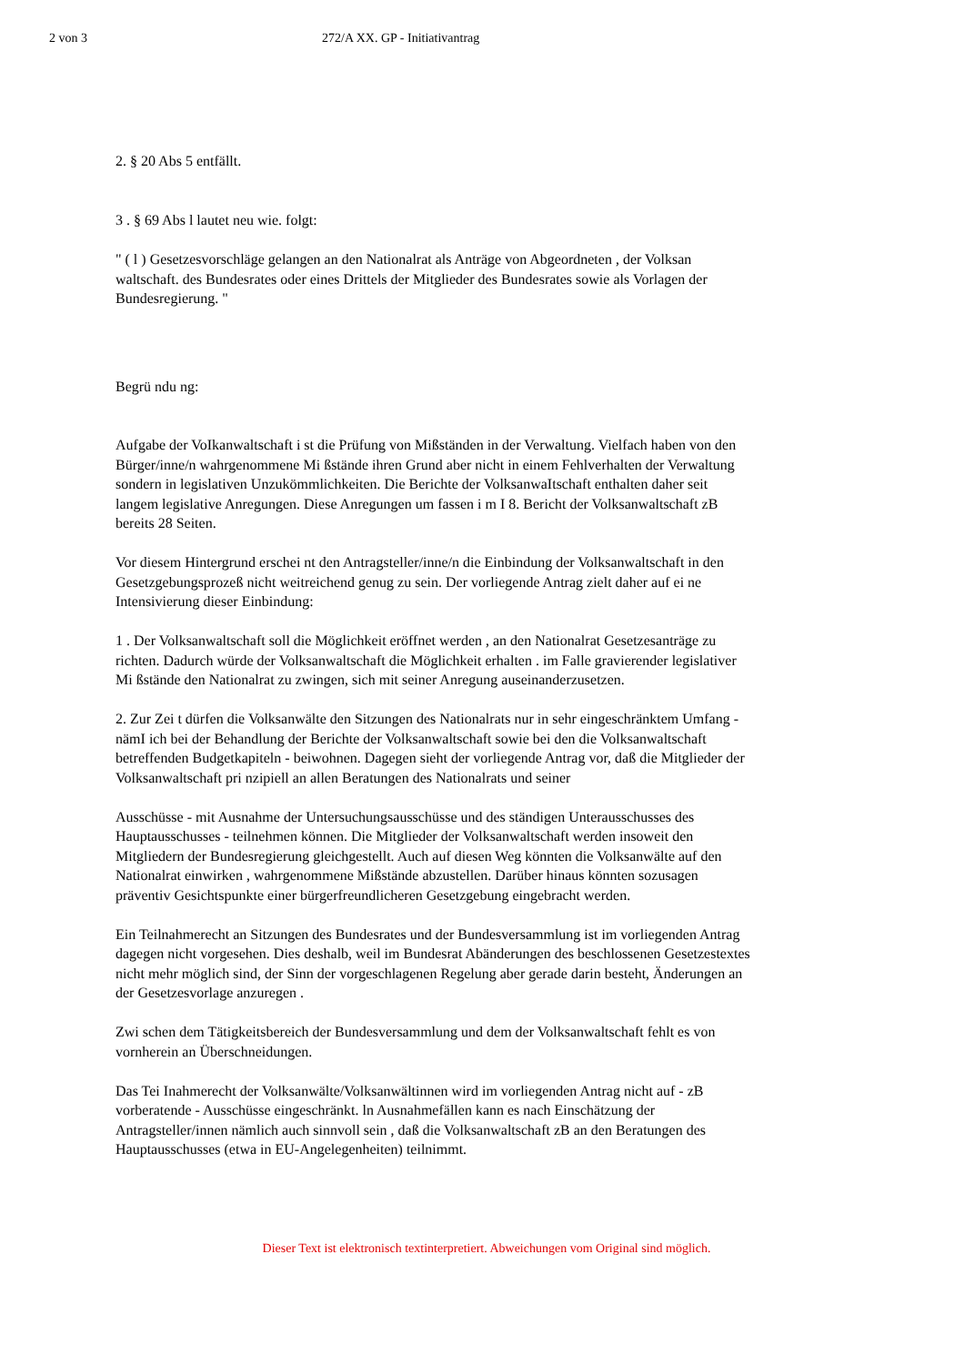2 von 3 272/A XX. GP - Initiativantrag
2. § 20 Abs 5 entfällt.
3 . § 69 Abs l lautet neu wie. folgt:
" ( l ) Gesetzesvorschläge gelangen an den Nationalrat als Anträge von Abgeordneten , der Volksan waltschaft. des Bundesrates oder eines Drittels der Mitglieder des Bundesrates sowie als Vorlagen der Bundesregierung. "
Begrü ndu ng:
Aufgabe der VoIkanwaltschaft i st die Prüfung von Mißständen in der Verwaltung. Vielfach haben von den Bürger/inne/n wahrgenommene Mi ßstände ihren Grund aber nicht in einem Fehlverhalten der Verwaltung sondern in legislativen Unzukömmlichkeiten. Die Berichte der VolksanwaItschaft enthalten daher seit langem legislative Anregungen. Diese Anregungen um fassen i m I 8. Bericht der Volksanwaltschaft zB bereits 28 Seiten.
Vor diesem Hintergrund erschei nt den Antragsteller/inne/n die Einbindung der Volksanwaltschaft in den Gesetzgebungsprozeß nicht weitreichend genug zu sein. Der vorliegende Antrag zielt daher auf ei ne Intensivierung dieser Einbindung:
1 . Der Volksanwaltschaft soll die Möglichkeit eröffnet werden , an den Nationalrat Gesetzesanträge zu richten. Dadurch würde der Volksanwaltschaft die Möglichkeit erhalten . im Falle gravierender legislativer Mi ßstände den Nationalrat zu zwingen, sich mit seiner Anregung auseinanderzusetzen.
2. Zur Zei t dürfen die Volksanwälte den Sitzungen des Nationalrats nur in sehr eingeschränktem Umfang - nämI ich bei der Behandlung der Berichte der Volksanwaltschaft sowie bei den die Volksanwaltschaft betreffenden Budgetkapiteln - beiwohnen. Dagegen sieht der vorliegende Antrag vor, daß die Mitglieder der Volksanwaltschaft pri nzipiell an allen Beratungen des Nationalrats und seiner
Ausschüsse - mit Ausnahme der Untersuchungsausschüsse und des ständigen Unterausschusses des Hauptausschusses - teilnehmen können. Die Mitglieder der Volksanwaltschaft werden insoweit den Mitgliedern der Bundesregierung gleichgestellt. Auch auf diesen Weg könnten die Volksanwälte auf den Nationalrat einwirken , wahrgenommene Mißstände abzustellen. Darüber hinaus könnten sozusagen präventiv Gesichtspunkte einer bürgerfreundlicheren Gesetzgebung eingebracht werden.
Ein Teilnahmerecht an Sitzungen des Bundesrates und der Bundesversammlung ist im vorliegenden Antrag dagegen nicht vorgesehen. Dies deshalb, weil im Bundesrat Abänderungen des beschlossenen Gesetzestextes nicht mehr möglich sind, der Sinn der vorgeschlagenen Regelung aber gerade darin besteht, Änderungen an der Gesetzesvorlage anzuregen .
Zwi schen dem Tätigkeitsbereich der Bundesversammlung und dem der Volksanwaltschaft fehlt es von vornherein an Überschneidungen.
Das Tei Inahmerecht der Volksanwälte/Volksanwältinnen wird im vorliegenden Antrag nicht auf - zB vorberatende - Ausschüsse eingeschränkt. ln Ausnahmefällen kann es nach Einschätzung der Antragsteller/innen nämlich auch sinnvoll sein , daß die Volksanwaltschaft zB an den Beratungen des Hauptausschusses (etwa in EU-Angelegenheiten) teilnimmt.
Dieser Text ist elektronisch textinterpretiert. Abweichungen vom Original sind möglich.